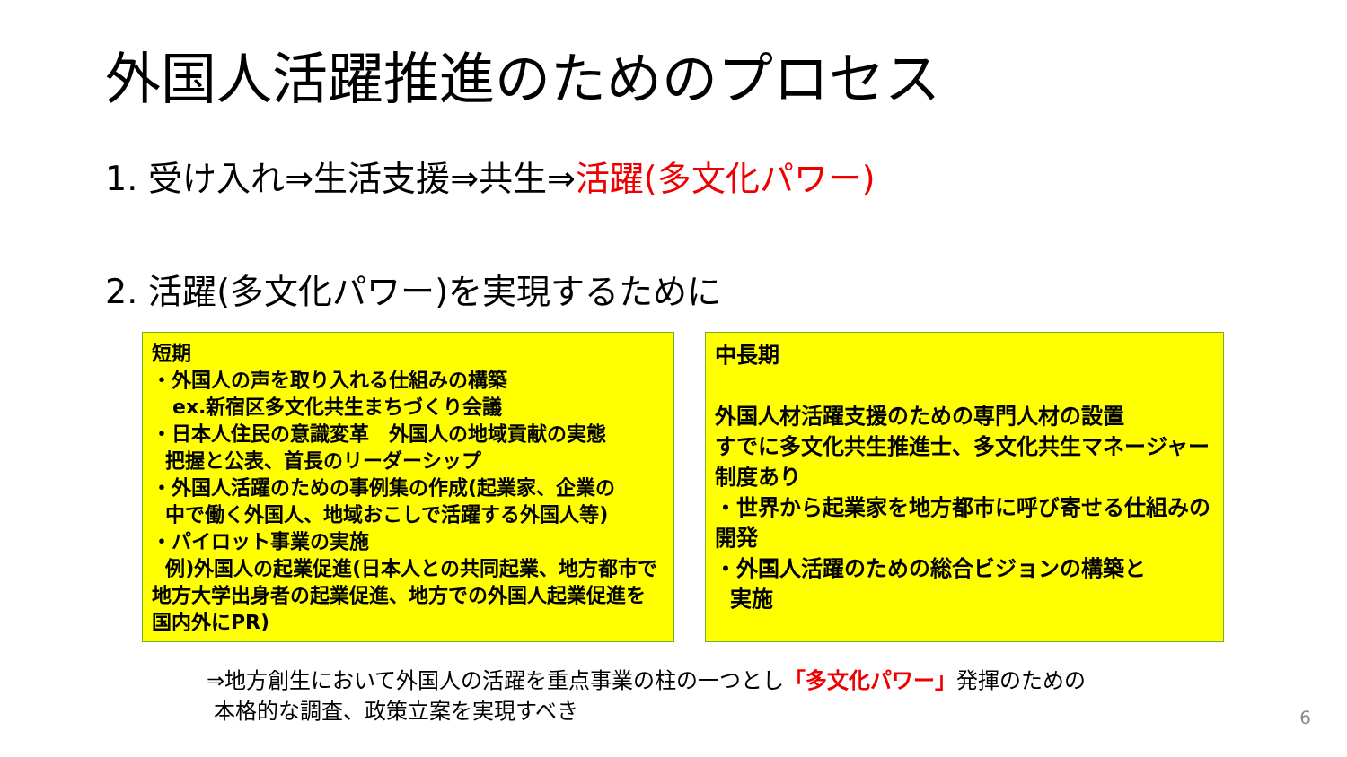外国人活躍推進のためのプロセス
1. 受け入れ⇒生活支援⇒共生⇒活躍(多文化パワー)
2. 活躍(多文化パワー)を実現するために
短期
・外国人の声を取り入れる仕組みの構築
ex.新宿区多文化共生まちづくり会議
・日本人住民の意識変革　外国人の地域貢献の実態
把握と公表、首長のリーダーシップ
・外国人活躍のための事例集の作成(起業家、企業の
中で働く外国人、地域おこしで活躍する外国人等)
・パイロット事業の実施
例)外国人の起業促進(日本人との共同起業、地方都市で地方大学出身者の起業促進、地方での外国人起業促進を国内外にPR)
中長期
外国人材活躍支援のための専門人材の設置
すでに多文化共生推進士、多文化共生マネージャー制度あり
・世界から起業家を地方都市に呼び寄せる仕組みの開発
・外国人活躍のための総合ビジョンの構築と
実施
⇒地方創生において外国人の活躍を重点事業の柱の一つとし「多文化パワー」発揮のための
本格的な調査、政策立案を実現すべき
6